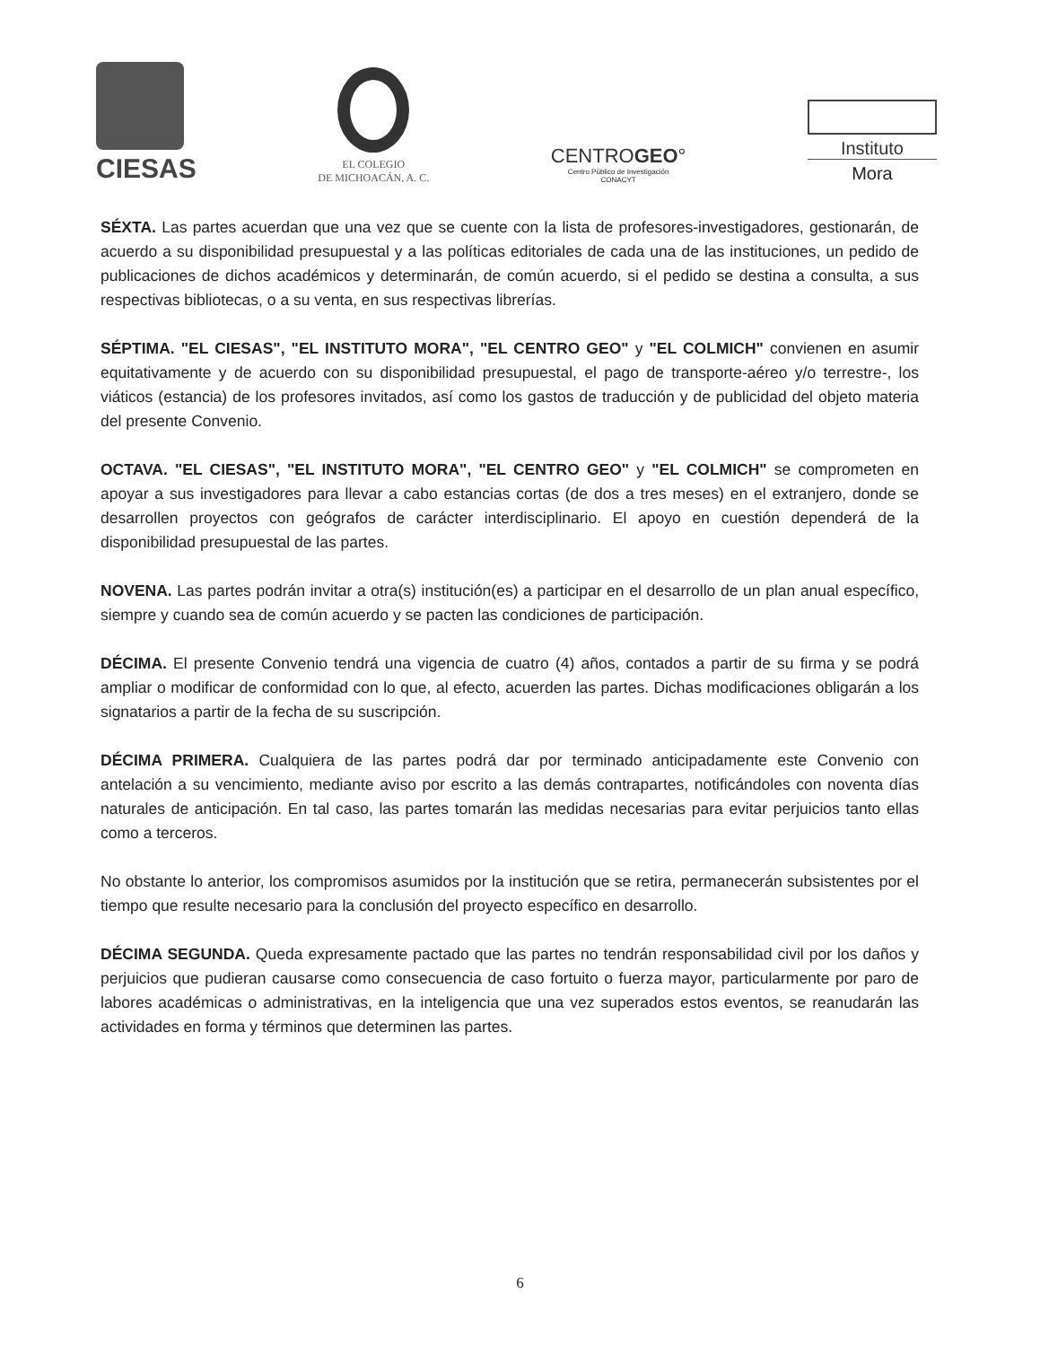CIESAS
EL COLEGIO
DE MICHOACÁN, A. C.
CENTROGEO°
Centro Público de Investigación
CONACYT
Instituto
Mora
SÉXTA. Las partes acuerdan que una vez que se cuente con la lista de profesores-investigadores, gestionarán, de acuerdo a su disponibilidad presupuestal y a las políticas editoriales de cada una de las instituciones, un pedido de publicaciones de dichos académicos y determinarán, de común acuerdo, si el pedido se destina a consulta, a sus respectivas bibliotecas, o a su venta, en sus respectivas librerías.
SÉPTIMA. "EL CIESAS", "EL INSTITUTO MORA", "EL CENTRO GEO" y "EL COLMICH" convienen en asumir equitativamente y de acuerdo con su disponibilidad presupuestal, el pago de transporte-aéreo y/o terrestre-, los viáticos (estancia) de los profesores invitados, así como los gastos de traducción y de publicidad del objeto materia del presente Convenio.
OCTAVA. "EL CIESAS", "EL INSTITUTO MORA", "EL CENTRO GEO" y "EL COLMICH" se comprometen en apoyar a sus investigadores para llevar a cabo estancias cortas (de dos a tres meses) en el extranjero, donde se desarrollen proyectos con geógrafos de carácter interdisciplinario. El apoyo en cuestión dependerá de la disponibilidad presupuestal de las partes.
NOVENA. Las partes podrán invitar a otra(s) institución(es) a participar en el desarrollo de un plan anual específico, siempre y cuando sea de común acuerdo y se pacten las condiciones de participación.
DÉCIMA. El presente Convenio tendrá una vigencia de cuatro (4) años, contados a partir de su firma y se podrá ampliar o modificar de conformidad con lo que, al efecto, acuerden las partes. Dichas modificaciones obligarán a los signatarios a partir de la fecha de su suscripción.
DÉCIMA PRIMERA. Cualquiera de las partes podrá dar por terminado anticipadamente este Convenio con antelación a su vencimiento, mediante aviso por escrito a las demás contrapartes, notificándoles con noventa días naturales de anticipación. En tal caso, las partes tomarán las medidas necesarias para evitar perjuicios tanto ellas como a terceros.
No obstante lo anterior, los compromisos asumidos por la institución que se retira, permanecerán subsistentes por el tiempo que resulte necesario para la conclusión del proyecto específico en desarrollo.
DÉCIMA SEGUNDA. Queda expresamente pactado que las partes no tendrán responsabilidad civil por los daños y perjuicios que pudieran causarse como consecuencia de caso fortuito o fuerza mayor, particularmente por paro de labores académicas o administrativas, en la inteligencia que una vez superados estos eventos, se reanudarán las actividades en forma y términos que determinen las partes.
6